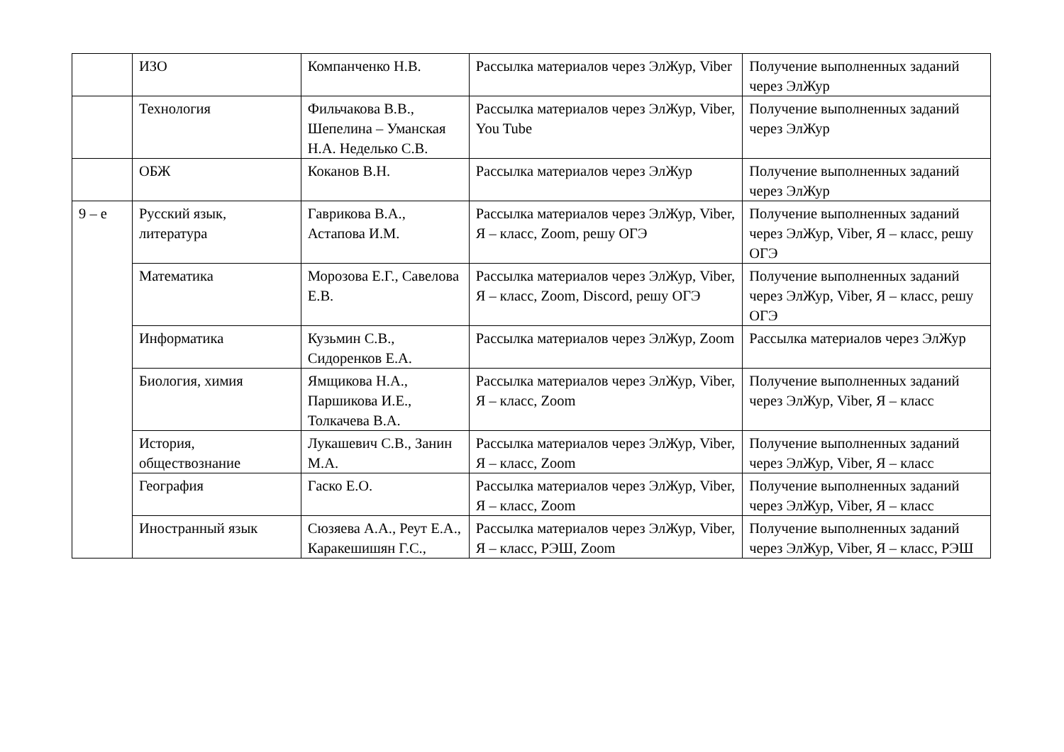| | ИЗО | Компанченко Н.В. | Рассылка материалов через ЭлЖур, Viber | Получение выполненных заданий через ЭлЖур |
| | Технология | Фильчакова В.В., Шепелина – Уманская Н.А. Неделько С.В. | Рассылка материалов через ЭлЖур, Viber, You Tube | Получение выполненных заданий через ЭлЖур |
| | ОБЖ | Коканов В.Н. | Рассылка материалов через ЭлЖур | Получение выполненных заданий через ЭлЖур |
| 9 – е | Русский язык, литература | Гаврикова В.А., Астапова И.М. | Рассылка материалов через ЭлЖур, Viber, Я – класс, Zoom, решу ОГЭ | Получение выполненных заданий через ЭлЖур, Viber, Я – класс, решу ОГЭ |
| | Математика | Морозова Е.Г., Савелова Е.В. | Рассылка материалов через ЭлЖур, Viber, Я – класс, Zoom, Discord, решу ОГЭ | Получение выполненных заданий через ЭлЖур, Viber, Я – класс, решу ОГЭ |
| | Информатика | Кузьмин С.В., Сидоренков Е.А. | Рассылка материалов через ЭлЖур, Zoom | Рассылка материалов через ЭлЖур |
| | Биология, химия | Ямщикова Н.А., Паршикова И.Е., Толкачева В.А. | Рассылка материалов через ЭлЖур, Viber, Я – класс, Zoom | Получение выполненных заданий через ЭлЖур, Viber, Я – класс |
| | История, обществознание | Лукашевич С.В., Занин М.А. | Рассылка материалов через ЭлЖур, Viber, Я – класс, Zoom | Получение выполненных заданий через ЭлЖур, Viber, Я – класс |
| | География | Гаско Е.О. | Рассылка материалов через ЭлЖур, Viber, Я – класс, Zoom | Получение выполненных заданий через ЭлЖур, Viber, Я – класс |
| | Иностранный язык | Сюзяева А.А., Реут Е.А., Каракешишян Г.С., | Рассылка материалов через ЭлЖур, Viber, Я – класс, РЭШ, Zoom | Получение выполненных заданий через ЭлЖур, Viber, Я – класс, РЭШ |